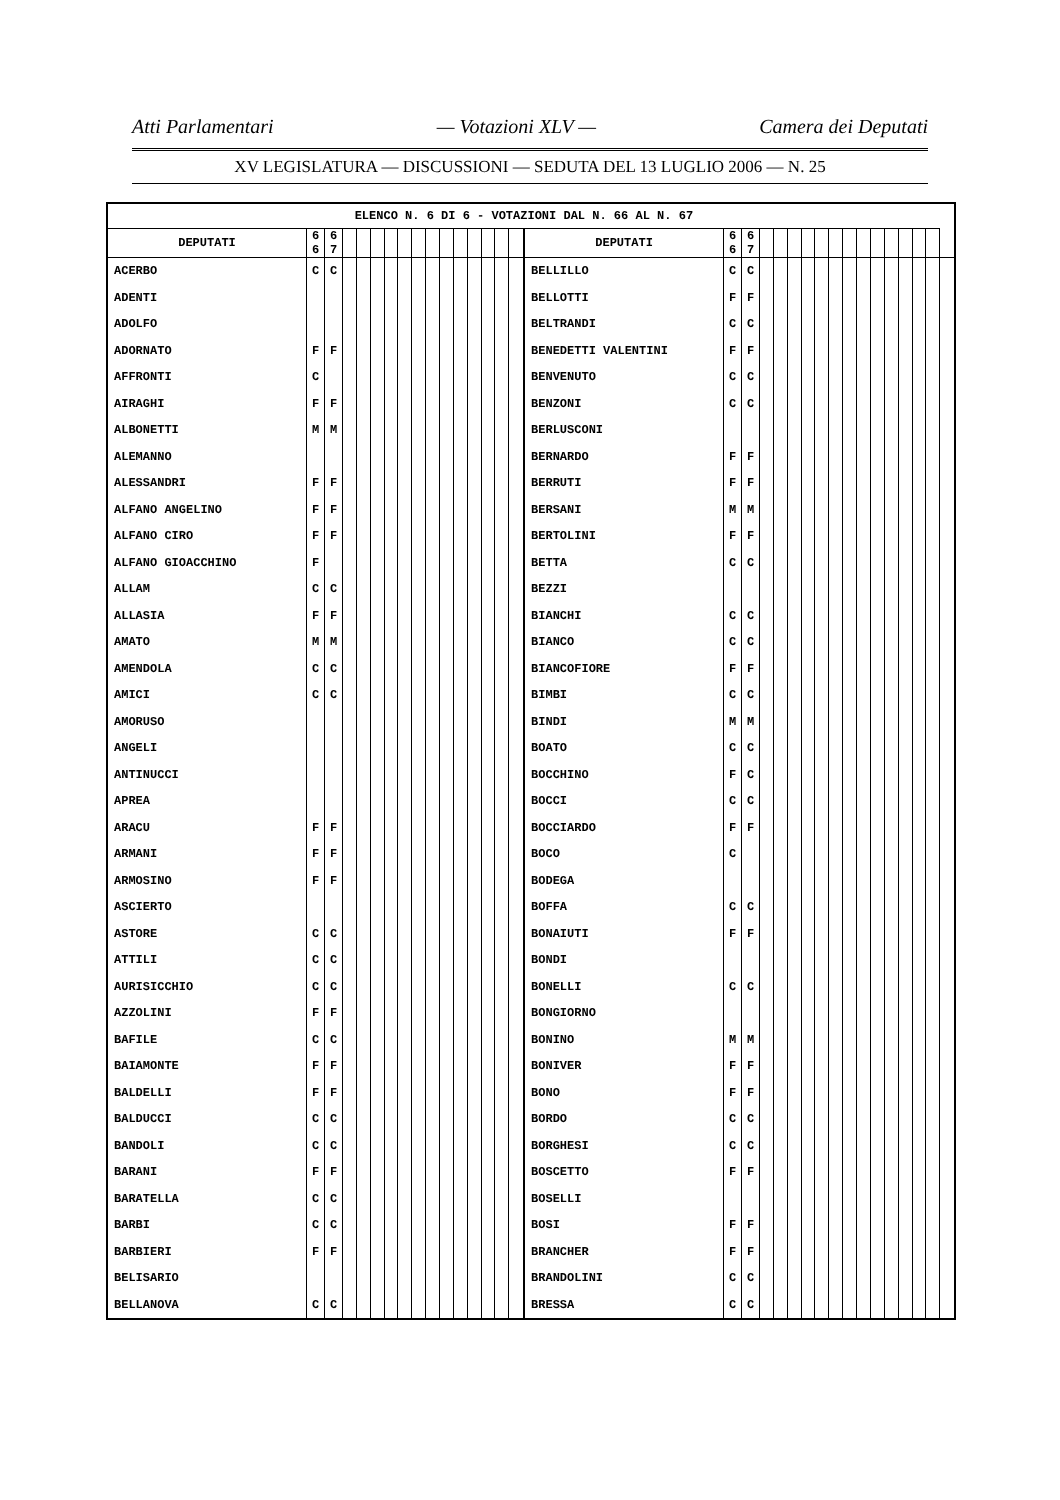Atti Parlamentari — Votazioni XLV — Camera dei Deputati
XV LEGISLATURA — DISCUSSIONI — SEDUTA DEL 13 LUGLIO 2006 — N. 25
| ELENCO N. 6 DI 6 - VOTAZIONI DAL N. 66 AL N. 67 | | | | | | | | | | | | | | | | | | | | | | | | | | | | | | | | |
| --- | --- | --- | --- | --- | --- | --- | --- | --- | --- | --- | --- | --- | --- | --- | --- | --- | --- | --- | --- | --- | --- | --- | --- | --- | --- | --- | --- | --- | --- | --- | --- | --- |
| DEPUTATI | 6 6 | 6 7 | | | | | | | | | | | | | | DEPUTATI | 6 6 | 6 7 | | | | | | | | | | | | | | |
| ACERBO | C | C | | | | | | | | | | | | | | BELLILLO | C | C | | | | | | | | | | | | | | |
| ADENTI | | | | | | | | | | | | | | | | BELLOTTI | F | F | | | | | | | | | | | | | | |
| ADOLFO | | | | | | | | | | | | | | | | BELTRANDI | C | C | | | | | | | | | | | | | | |
| ADORNATO | F | F | | | | | | | | | | | | | | BENEDETTI VALENTINI | F | F | | | | | | | | | | | | | | |
| AFFRONTI | C | | | | | | | | | | | | | | | BENVENUTO | C | C | | | | | | | | | | | | | | |
| AIRAGHI | F | F | | | | | | | | | | | | | | BENZONI | C | C | | | | | | | | | | | | | | |
| ALBONETTI | M | M | | | | | | | | | | | | | | BERLUSCONI | | | | | | | | | | | | | | | | |
| ALEMANNO | | | | | | | | | | | | | | | | BERNARDO | F | F | | | | | | | | | | | | | | |
| ALESSANDRI | F | F | | | | | | | | | | | | | | BERRUTI | F | F | | | | | | | | | | | | | | |
| ALFANO ANGELINO | F | F | | | | | | | | | | | | | | BERSANI | M | M | | | | | | | | | | | | | | |
| ALFANO CIRO | F | F | | | | | | | | | | | | | | BERTOLINI | F | F | | | | | | | | | | | | | | |
| ALFANO GIOACCHINO | F | | | | | | | | | | | | | | | BETTA | C | C | | | | | | | | | | | | | | |
| ALLAM | C | C | | | | | | | | | | | | | | BEZZI | | | | | | | | | | | | | | | | |
| ALLASIA | F | F | | | | | | | | | | | | | | BIANCHI | C | C | | | | | | | | | | | | | | |
| AMATO | M | M | | | | | | | | | | | | | | BIANCO | C | C | | | | | | | | | | | | | | |
| AMENDOLA | C | C | | | | | | | | | | | | | | BIANCOFIORE | F | F | | | | | | | | | | | | | | |
| AMICI | C | C | | | | | | | | | | | | | | BIMBI | C | C | | | | | | | | | | | | | | |
| AMORUSO | | | | | | | | | | | | | | | | BINDI | M | M | | | | | | | | | | | | | | |
| ANGELI | | | | | | | | | | | | | | | | BOATO | C | C | | | | | | | | | | | | | | |
| ANTINUCCI | | | | | | | | | | | | | | | | BOCCHINO | F | C | | | | | | | | | | | | | | |
| APREA | | | | | | | | | | | | | | | | BOCCI | C | C | | | | | | | | | | | | | | |
| ARACU | F | F | | | | | | | | | | | | | | BOCCIARDO | F | F | | | | | | | | | | | | | | |
| ARMANI | F | F | | | | | | | | | | | | | | BOCO | C | | | | | | | | | | | | | | | |
| ARMOSINO | F | F | | | | | | | | | | | | | | BODEGA | | | | | | | | | | | | | | | | |
| ASCIERTO | | | | | | | | | | | | | | | | BOFFA | C | C | | | | | | | | | | | | | | |
| ASTORE | C | C | | | | | | | | | | | | | | BONAIUTI | F | F | | | | | | | | | | | | | | |
| ATTILI | C | C | | | | | | | | | | | | | | BONDI | | | | | | | | | | | | | | | | |
| AURISICCHIO | C | C | | | | | | | | | | | | | | BONELLI | C | C | | | | | | | | | | | | | | |
| AZZOLINI | F | F | | | | | | | | | | | | | | BONGIORNO | | | | | | | | | | | | | | | | |
| BAFILE | C | C | | | | | | | | | | | | | | BONINO | M | M | | | | | | | | | | | | | | |
| BAIAMONTE | F | F | | | | | | | | | | | | | | BONIVER | F | F | | | | | | | | | | | | | | |
| BALDELLI | F | F | | | | | | | | | | | | | | BONO | F | F | | | | | | | | | | | | | | |
| BALDUCCI | C | C | | | | | | | | | | | | | | BORDO | C | C | | | | | | | | | | | | | | |
| BANDOLI | C | C | | | | | | | | | | | | | | BORGHESI | C | C | | | | | | | | | | | | | | |
| BARANI | F | F | | | | | | | | | | | | | | BOSCETTO | F | F | | | | | | | | | | | | | | |
| BARATELLA | C | C | | | | | | | | | | | | | | BOSELLI | | | | | | | | | | | | | | | | |
| BARBI | C | C | | | | | | | | | | | | | | BOSI | F | F | | | | | | | | | | | | | | |
| BARBIERI | F | F | | | | | | | | | | | | | | BRANCHER | F | F | | | | | | | | | | | | | | |
| BELISARIO | | | | | | | | | | | | | | | | BRANDOLINI | C | C | | | | | | | | | | | | | | |
| BELLANOVA | C | C | | | | | | | | | | | | | | BRESSA | C | C | | | | | | | | | | | | | | |